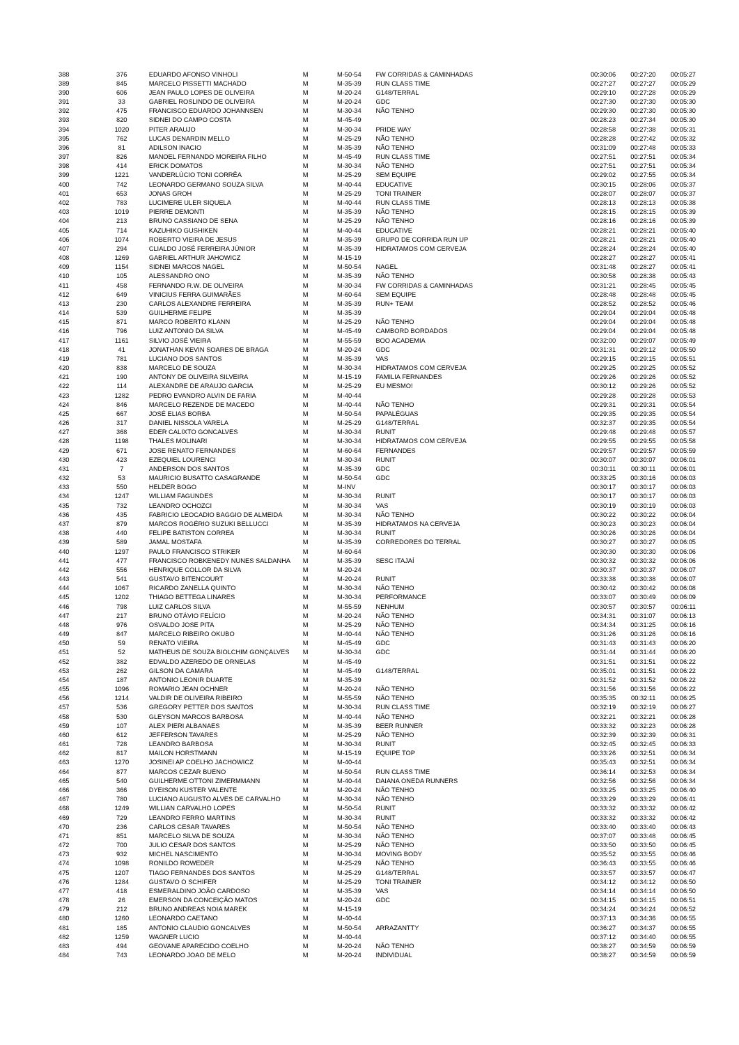| 388 | 376 | EDUARDO AFONSO VINHOLI | M | M-50-54 | FW CORRIDAS & CAMINHADAS | 00:30:06 | 00:27:20 | 00:05:27 |
| 389 | 845 | MARCELO PISSETTI MACHADO | M | M-35-39 | RUN CLASS TIME | 00:27:27 | 00:27:27 | 00:05:29 |
| 390 | 606 | JEAN PAULO LOPES DE OLIVEIRA | M | M-20-24 | G148/TERRAL | 00:29:10 | 00:27:28 | 00:05:29 |
| 391 | 33 | GABRIEL ROSLINDO DE OLIVEIRA | M | M-20-24 | GDC | 00:27:30 | 00:27:30 | 00:05:30 |
| 392 | 475 | FRANCISCO EDUARDO JOHANNSEN | M | M-30-34 | NÃO TENHO | 00:29:30 | 00:27:30 | 00:05:30 |
| 393 | 820 | SIDNEI DO CAMPO COSTA | M | M-45-49 | | 00:28:23 | 00:27:34 | 00:05:30 |
| 394 | 1020 | PITER ARAUJO | M | M-30-34 | PRIDE WAY | 00:28:58 | 00:27:38 | 00:05:31 |
| 395 | 762 | LUCAS DENARDIN MELLO | M | M-25-29 | NÃO TENHO | 00:28:28 | 00:27:42 | 00:05:32 |
| 396 | 81 | ADILSON INACIO | M | M-35-39 | NÃO TENHO | 00:31:09 | 00:27:48 | 00:05:33 |
| 397 | 826 | MANOEL FERNANDO MOREIRA FILHO | M | M-45-49 | RUN CLASS TIME | 00:27:51 | 00:27:51 | 00:05:34 |
| 398 | 414 | ERICK DOMATOS | M | M-30-34 | NÃO TENHO | 00:27:51 | 00:27:51 | 00:05:34 |
| 399 | 1221 | VANDERLÚCIO TONI CORRÊA | M | M-25-29 | SEM EQUIPE | 00:29:02 | 00:27:55 | 00:05:34 |
| 400 | 742 | LEONARDO GERMANO SOUZA SILVA | M | M-40-44 | EDUCATIVE | 00:30:15 | 00:28:06 | 00:05:37 |
| 401 | 653 | JONAS GROH | M | M-25-29 | TONI TRAINER | 00:28:07 | 00:28:07 | 00:05:37 |
| 402 | 783 | LUCIMERE ULER SIQUELA | M | M-40-44 | RUN CLASS TIME | 00:28:13 | 00:28:13 | 00:05:38 |
| 403 | 1019 | PIERRE DEMONTI | M | M-35-39 | NÃO TENHO | 00:28:15 | 00:28:15 | 00:05:39 |
| 404 | 213 | BRUNO CASSIANO DE SENA | M | M-25-29 | NÃO TENHO | 00:28:16 | 00:28:16 | 00:05:39 |
| 405 | 714 | KAZUHIKO GUSHIKEN | M | M-40-44 | EDUCATIVE | 00:28:21 | 00:28:21 | 00:05:40 |
| 406 | 1074 | ROBERTO VIEIRA DE JESUS | M | M-35-39 | GRUPO DE CORRIDA RUN UP | 00:28:21 | 00:28:21 | 00:05:40 |
| 407 | 294 | CLIALDO JOSÉ FERREIRA JÚNIOR | M | M-35-39 | HIDRATAMOS COM CERVEJA | 00:28:24 | 00:28:24 | 00:05:40 |
| 408 | 1269 | GABRIEL ARTHUR JAHOWICZ | M | M-15-19 | | 00:28:27 | 00:28:27 | 00:05:41 |
| 409 | 1154 | SIDNEI MARCOS NAGEL | M | M-50-54 | NAGEL | 00:31:48 | 00:28:27 | 00:05:41 |
| 410 | 105 | ALESSANDRO ONO | M | M-35-39 | NÃO TENHO | 00:30:58 | 00:28:38 | 00:05:43 |
| 411 | 458 | FERNANDO R.W. DE OLIVEIRA | M | M-30-34 | FW CORRIDAS & CAMINHADAS | 00:31:21 | 00:28:45 | 00:05:45 |
| 412 | 649 | VINICIUS FERRA GUIMARÃES | M | M-60-64 | SEM EQUIPE | 00:28:48 | 00:28:48 | 00:05:45 |
| 413 | 230 | CARLOS ALEXANDRE FERREIRA | M | M-35-39 | RUN+ TEAM | 00:28:52 | 00:28:52 | 00:05:46 |
| 414 | 539 | GUILHERME FELIPE | M | M-35-39 | | 00:29:04 | 00:29:04 | 00:05:48 |
| 415 | 871 | MARCO ROBERTO KLANN | M | M-25-29 | NÃO TENHO | 00:29:04 | 00:29:04 | 00:05:48 |
| 416 | 796 | LUIZ ANTONIO DA SILVA | M | M-45-49 | CAMBORD BORDADOS | 00:29:04 | 00:29:04 | 00:05:48 |
| 417 | 1161 | SILVIO JOSÉ VIEIRA | M | M-55-59 | BOO ACADEMIA | 00:32:00 | 00:29:07 | 00:05:49 |
| 418 | 41 | JONATHAN KEVIN SOARES DE BRAGA | M | M-20-24 | GDC | 00:31:31 | 00:29:12 | 00:05:50 |
| 419 | 781 | LUCIANO DOS SANTOS | M | M-35-39 | VAS | 00:29:15 | 00:29:15 | 00:05:51 |
| 420 | 838 | MARCELO DE SOUZA | M | M-30-34 | HIDRATAMOS COM CERVEJA | 00:29:25 | 00:29:25 | 00:05:52 |
| 421 | 190 | ANTONY DE OLIVEIRA SILVEIRA | M | M-15-19 | FAMILIA FERNANDES | 00:29:26 | 00:29:26 | 00:05:52 |
| 422 | 114 | ALEXANDRE DE ARAUJO GARCIA | M | M-25-29 | EU MESMO! | 00:30:12 | 00:29:26 | 00:05:52 |
| 423 | 1282 | PEDRO EVANDRO ALVIN DE FARIA | M | M-40-44 | | 00:29:28 | 00:29:28 | 00:05:53 |
| 424 | 846 | MARCELO REZENDE DE MACEDO | M | M-40-44 | NÃO TENHO | 00:29:31 | 00:29:31 | 00:05:54 |
| 425 | 667 | JOSÉ ELIAS BORBA | M | M-50-54 | PAPALÉGUAS | 00:29:35 | 00:29:35 | 00:05:54 |
| 426 | 317 | DANIEL NISSOLA VARELA | M | M-25-29 | G148/TERRAL | 00:32:37 | 00:29:35 | 00:05:54 |
| 427 | 368 | EDER CALIXTO GONCALVES | M | M-30-34 | RUNIT | 00:29:48 | 00:29:48 | 00:05:57 |
| 428 | 1198 | THALES MOLINARI | M | M-30-34 | HIDRATAMOS COM CERVEJA | 00:29:55 | 00:29:55 | 00:05:58 |
| 429 | 671 | JOSE RENATO FERNANDES | M | M-60-64 | FERNANDES | 00:29:57 | 00:29:57 | 00:05:59 |
| 430 | 423 | EZEQUIEL LOURENCI | M | M-30-34 | RUNIT | 00:30:07 | 00:30:07 | 00:06:01 |
| 431 | 7 | ANDERSON DOS SANTOS | M | M-35-39 | GDC | 00:30:11 | 00:30:11 | 00:06:01 |
| 432 | 53 | MAURICIO BUSATTO CASAGRANDE | M | M-50-54 | GDC | 00:33:25 | 00:30:16 | 00:06:03 |
| 433 | 550 | HELDER BOGO | M | M-INV | | 00:30:17 | 00:30:17 | 00:06:03 |
| 434 | 1247 | WILLIAM FAGUNDES | M | M-30-34 | RUNIT | 00:30:17 | 00:30:17 | 00:06:03 |
| 435 | 732 | LEANDRO OCHOZCI | M | M-30-34 | VAS | 00:30:19 | 00:30:19 | 00:06:03 |
| 436 | 435 | FABRICIO LEOCADIO BAGGIO DE ALMEIDA | M | M-30-34 | NÃO TENHO | 00:30:22 | 00:30:22 | 00:06:04 |
| 437 | 879 | MARCOS ROGÉRIO SUZUKI BELLUCCI | M | M-35-39 | HIDRATAMOS NA CERVEJA | 00:30:23 | 00:30:23 | 00:06:04 |
| 438 | 440 | FELIPE BATISTON CORREA | M | M-30-34 | RUNIT | 00:30:26 | 00:30:26 | 00:06:04 |
| 439 | 589 | JAMAL MOSTAFA | M | M-35-39 | CORREDORES DO TERRAL | 00:30:27 | 00:30:27 | 00:06:05 |
| 440 | 1297 | PAULO FRANCISCO STRIKER | M | M-60-64 | | 00:30:30 | 00:30:30 | 00:06:06 |
| 441 | 477 | FRANCISCO ROBKENEDY NUNES SALDANHA | M | M-35-39 | SESC ITAJAÍ | 00:30:32 | 00:30:32 | 00:06:06 |
| 442 | 556 | HENRIQUE COLLOR DA SILVA | M | M-20-24 | | 00:30:37 | 00:30:37 | 00:06:07 |
| 443 | 541 | GUSTAVO BITENCOURT | M | M-20-24 | RUNIT | 00:33:38 | 00:30:38 | 00:06:07 |
| 444 | 1067 | RICARDO ZANELLA QUINTO | M | M-30-34 | NÃO TENHO | 00:30:42 | 00:30:42 | 00:06:08 |
| 445 | 1202 | THIAGO BETTEGA LINARES | M | M-30-34 | PERFORMANCE | 00:33:07 | 00:30:49 | 00:06:09 |
| 446 | 798 | LUIZ CARLOS SILVA | M | M-55-59 | NENHUM | 00:30:57 | 00:30:57 | 00:06:11 |
| 447 | 217 | BRUNO OTÁVIO FELÍCIO | M | M-20-24 | NÃO TENHO | 00:34:31 | 00:31:07 | 00:06:13 |
| 448 | 976 | OSVALDO JOSE PITA | M | M-25-29 | NÃO TENHO | 00:34:34 | 00:31:25 | 00:06:16 |
| 449 | 847 | MARCELO RIBEIRO OKUBO | M | M-40-44 | NÃO TENHO | 00:31:26 | 00:31:26 | 00:06:16 |
| 450 | 59 | RENATO VIEIRA | M | M-45-49 | GDC | 00:31:43 | 00:31:43 | 00:06:20 |
| 451 | 52 | MATHEUS DE SOUZA BIOLCHIM GONÇALVES | M | M-30-34 | GDC | 00:31:44 | 00:31:44 | 00:06:20 |
| 452 | 382 | EDVALDO AZEREDO DE ORNELAS | M | M-45-49 | | 00:31:51 | 00:31:51 | 00:06:22 |
| 453 | 262 | GILSON DA CAMARA | M | M-45-49 | G148/TERRAL | 00:35:01 | 00:31:51 | 00:06:22 |
| 454 | 187 | ANTONIO LEONIR DUARTE | M | M-35-39 | | 00:31:52 | 00:31:52 | 00:06:22 |
| 455 | 1096 | ROMARIO JEAN OCHNER | M | M-20-24 | NÃO TENHO | 00:31:56 | 00:31:56 | 00:06:22 |
| 456 | 1214 | VALDIR DE OLIVEIRA RIBEIRO | M | M-55-59 | NÃO TENHO | 00:35:35 | 00:32:11 | 00:06:25 |
| 457 | 536 | GREGORY PETTER DOS SANTOS | M | M-30-34 | RUN CLASS TIME | 00:32:19 | 00:32:19 | 00:06:27 |
| 458 | 530 | GLEYSON MARCOS BARBOSA | M | M-40-44 | NÃO TENHO | 00:32:21 | 00:32:21 | 00:06:28 |
| 459 | 107 | ALEX PIERI ALBANAES | M | M-35-39 | BEER RUNNER | 00:33:32 | 00:32:23 | 00:06:28 |
| 460 | 612 | JEFFERSON TAVARES | M | M-25-29 | NÃO TENHO | 00:32:39 | 00:32:39 | 00:06:31 |
| 461 | 728 | LEANDRO BARBOSA | M | M-30-34 | RUNIT | 00:32:45 | 00:32:45 | 00:06:33 |
| 462 | 817 | MAILON HORSTMANN | M | M-15-19 | EQUIPE TOP | 00:33:26 | 00:32:51 | 00:06:34 |
| 463 | 1270 | JOSINEI AP COELHO JACHOWICZ | M | M-40-44 | | 00:35:43 | 00:32:51 | 00:06:34 |
| 464 | 877 | MARCOS CEZAR BUENO | M | M-50-54 | RUN CLASS TIME | 00:36:14 | 00:32:53 | 00:06:34 |
| 465 | 540 | GUILHERME OTTONI ZIMERMMANN | M | M-40-44 | DAIANA ONEDA RUNNERS | 00:32:56 | 00:32:56 | 00:06:34 |
| 466 | 366 | DYEISON KUSTER VALENTE | M | M-20-24 | NÃO TENHO | 00:33:25 | 00:33:25 | 00:06:40 |
| 467 | 780 | LUCIANO AUGUSTO ALVES DE CARVALHO | M | M-30-34 | NÃO TENHO | 00:33:29 | 00:33:29 | 00:06:41 |
| 468 | 1249 | WILLIAN CARVALHO LOPES | M | M-50-54 | RUNIT | 00:33:32 | 00:33:32 | 00:06:42 |
| 469 | 729 | LEANDRO FERRO MARTINS | M | M-30-34 | RUNIT | 00:33:32 | 00:33:32 | 00:06:42 |
| 470 | 236 | CARLOS CESAR TAVARES | M | M-50-54 | NÃO TENHO | 00:33:40 | 00:33:40 | 00:06:43 |
| 471 | 851 | MARCELO SILVA DE SOUZA | M | M-30-34 | NÃO TENHO | 00:37:07 | 00:33:48 | 00:06:45 |
| 472 | 700 | JULIO CESAR DOS SANTOS | M | M-25-29 | NÃO TENHO | 00:33:50 | 00:33:50 | 00:06:45 |
| 473 | 932 | MICHEL NASCIMENTO | M | M-30-34 | MOVING BODY | 00:35:52 | 00:33:55 | 00:06:46 |
| 474 | 1098 | RONILDO ROWEDER | M | M-25-29 | NÃO TENHO | 00:36:43 | 00:33:55 | 00:06:46 |
| 475 | 1207 | TIAGO FERNANDES DOS SANTOS | M | M-25-29 | G148/TERRAL | 00:33:57 | 00:33:57 | 00:06:47 |
| 476 | 1284 | GUSTAVO O SCHIFER | M | M-25-29 | TONI TRAINER | 00:34:12 | 00:34:12 | 00:06:50 |
| 477 | 418 | ESMERALDINO JOÃO CARDOSO | M | M-35-39 | VAS | 00:34:14 | 00:34:14 | 00:06:50 |
| 478 | 26 | EMERSON DA CONCEIÇÃO MATOS | M | M-20-24 | GDC | 00:34:15 | 00:34:15 | 00:06:51 |
| 479 | 212 | BRUNO ANDREAS NOIA MAREK | M | M-15-19 | | 00:34:24 | 00:34:24 | 00:06:52 |
| 480 | 1260 | LEONARDO CAETANO | M | M-40-44 | | 00:37:13 | 00:34:36 | 00:06:55 |
| 481 | 185 | ANTONIO CLAUDIO GONCALVES | M | M-50-54 | ARRAZANTTY | 00:36:27 | 00:34:37 | 00:06:55 |
| 482 | 1259 | WAGNER LUCIO | M | M-40-44 | | 00:37:12 | 00:34:40 | 00:06:55 |
| 483 | 494 | GEOVANE APARECIDO COELHO | M | M-20-24 | NÃO TENHO | 00:38:27 | 00:34:59 | 00:06:59 |
| 484 | 743 | LEONARDO JOAO DE MELO | M | M-20-24 | INDIVIDUAL | 00:38:27 | 00:34:59 | 00:06:59 |